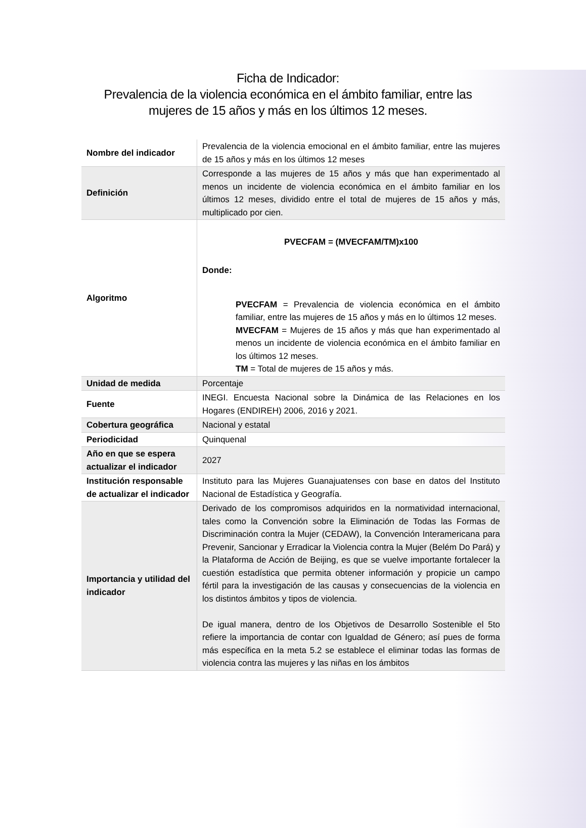Ficha de Indicador:
Prevalencia de la violencia económica en el ámbito familiar, entre las mujeres de 15 años y más en los últimos 12 meses.
| Nombre del indicador | Prevalencia de la violencia emocional en el ámbito familiar, entre las mujeres de 15 años y más en los últimos 12 meses |
| Definición | Corresponde a las mujeres de 15 años y más que han experimentado al menos un incidente de violencia económica en el ámbito familiar en los últimos 12 meses, dividido entre el total de mujeres de 15 años y más, multiplicado por cien. |
| Algoritmo | PVECFAM = (MVECFAM/TM)x100 Donde: PVECFAM = Prevalencia de violencia económica en el ámbito familiar, entre las mujeres de 15 años y más en lo últimos 12 meses. MVECFAM = Mujeres de 15 años y más que han experimentado al menos un incidente de violencia económica en el ámbito familiar en los últimos 12 meses. TM = Total de mujeres de 15 años y más. |
| Unidad de medida | Porcentaje |
| Fuente | INEGI. Encuesta Nacional sobre la Dinámica de las Relaciones en los Hogares (ENDIREH) 2006, 2016 y 2021. |
| Cobertura geográfica | Nacional y estatal |
| Periodicidad | Quinquenal |
| Año en que se espera actualizar el indicador | 2027 |
| Institución responsable de actualizar el indicador | Instituto para las Mujeres Guanajuatenses con base en datos del Instituto Nacional de Estadística y Geografía. |
| Importancia y utilidad del indicador | Derivado de los compromisos adquiridos en la normatividad internacional, tales como la Convención sobre la Eliminación de Todas las Formas de Discriminación contra la Mujer (CEDAW), la Convención Interamericana para Prevenir, Sancionar y Erradicar la Violencia contra la Mujer (Belém Do Pará) y la Plataforma de Acción de Beijing, es que se vuelve importante fortalecer la cuestión estadística que permita obtener información y propicie un campo fértil para la investigación de las causas y consecuencias de la violencia en los distintos ámbitos y tipos de violencia. De igual manera, dentro de los Objetivos de Desarrollo Sostenible el 5to refiere la importancia de contar con Igualdad de Género; así pues de forma más específica en la meta 5.2 se establece el eliminar todas las formas de violencia contra las mujeres y las niñas en los ámbitos |